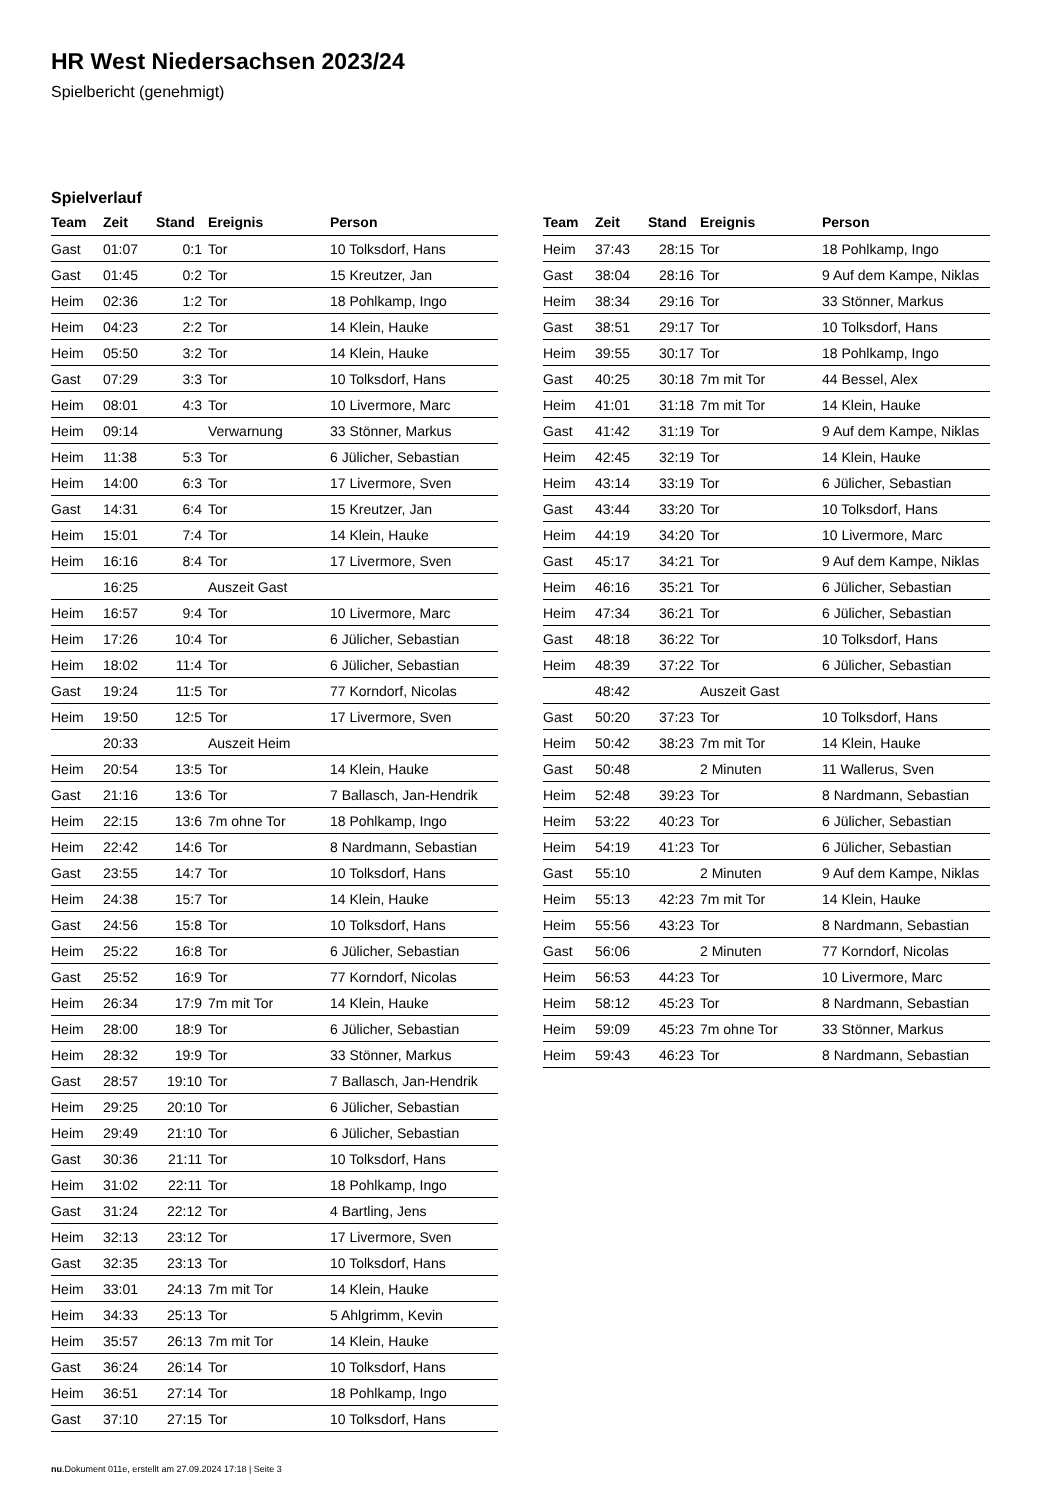HR West Niedersachsen 2023/24
Spielbericht (genehmigt)
Spielverlauf
| Team | Zeit | Stand | Ereignis | Person |
| --- | --- | --- | --- | --- |
| Gast | 01:07 | 0:1 | Tor | 10 Tolksdorf, Hans |
| Gast | 01:45 | 0:2 | Tor | 15 Kreutzer, Jan |
| Heim | 02:36 | 1:2 | Tor | 18 Pohlkamp, Ingo |
| Heim | 04:23 | 2:2 | Tor | 14 Klein, Hauke |
| Heim | 05:50 | 3:2 | Tor | 14 Klein, Hauke |
| Gast | 07:29 | 3:3 | Tor | 10 Tolksdorf, Hans |
| Heim | 08:01 | 4:3 | Tor | 10 Livermore, Marc |
| Heim | 09:14 | | Verwarnung | 33 Stönner, Markus |
| Heim | 11:38 | 5:3 | Tor | 6 Jülicher, Sebastian |
| Heim | 14:00 | 6:3 | Tor | 17 Livermore, Sven |
| Gast | 14:31 | 6:4 | Tor | 15 Kreutzer, Jan |
| Heim | 15:01 | 7:4 | Tor | 14 Klein, Hauke |
| Heim | 16:16 | 8:4 | Tor | 17 Livermore, Sven |
| | 16:25 | | Auszeit Gast | |
| Heim | 16:57 | 9:4 | Tor | 10 Livermore, Marc |
| Heim | 17:26 | 10:4 | Tor | 6 Jülicher, Sebastian |
| Heim | 18:02 | 11:4 | Tor | 6 Jülicher, Sebastian |
| Gast | 19:24 | 11:5 | Tor | 77 Korndorf, Nicolas |
| Heim | 19:50 | 12:5 | Tor | 17 Livermore, Sven |
| | 20:33 | | Auszeit Heim | |
| Heim | 20:54 | 13:5 | Tor | 14 Klein, Hauke |
| Gast | 21:16 | 13:6 | Tor | 7 Ballasch, Jan-Hendrik |
| Heim | 22:15 | 13:6 | 7m ohne Tor | 18 Pohlkamp, Ingo |
| Heim | 22:42 | 14:6 | Tor | 8 Nardmann, Sebastian |
| Gast | 23:55 | 14:7 | Tor | 10 Tolksdorf, Hans |
| Heim | 24:38 | 15:7 | Tor | 14 Klein, Hauke |
| Gast | 24:56 | 15:8 | Tor | 10 Tolksdorf, Hans |
| Heim | 25:22 | 16:8 | Tor | 6 Jülicher, Sebastian |
| Gast | 25:52 | 16:9 | Tor | 77 Korndorf, Nicolas |
| Heim | 26:34 | 17:9 | 7m mit Tor | 14 Klein, Hauke |
| Heim | 28:00 | 18:9 | Tor | 6 Jülicher, Sebastian |
| Heim | 28:32 | 19:9 | Tor | 33 Stönner, Markus |
| Gast | 28:57 | 19:10 | Tor | 7 Ballasch, Jan-Hendrik |
| Heim | 29:25 | 20:10 | Tor | 6 Jülicher, Sebastian |
| Heim | 29:49 | 21:10 | Tor | 6 Jülicher, Sebastian |
| Gast | 30:36 | 21:11 | Tor | 10 Tolksdorf, Hans |
| Heim | 31:02 | 22:11 | Tor | 18 Pohlkamp, Ingo |
| Gast | 31:24 | 22:12 | Tor | 4 Bartling, Jens |
| Heim | 32:13 | 23:12 | Tor | 17 Livermore, Sven |
| Gast | 32:35 | 23:13 | Tor | 10 Tolksdorf, Hans |
| Heim | 33:01 | 24:13 | 7m mit Tor | 14 Klein, Hauke |
| Heim | 34:33 | 25:13 | Tor | 5 Ahlgrimm, Kevin |
| Heim | 35:57 | 26:13 | 7m mit Tor | 14 Klein, Hauke |
| Gast | 36:24 | 26:14 | Tor | 10 Tolksdorf, Hans |
| Heim | 36:51 | 27:14 | Tor | 18 Pohlkamp, Ingo |
| Gast | 37:10 | 27:15 | Tor | 10 Tolksdorf, Hans |
| Team | Zeit | Stand | Ereignis | Person |
| --- | --- | --- | --- | --- |
| Heim | 37:43 | 28:15 | Tor | 18 Pohlkamp, Ingo |
| Gast | 38:04 | 28:16 | Tor | 9 Auf dem Kampe, Niklas |
| Heim | 38:34 | 29:16 | Tor | 33 Stönner, Markus |
| Gast | 38:51 | 29:17 | Tor | 10 Tolksdorf, Hans |
| Heim | 39:55 | 30:17 | Tor | 18 Pohlkamp, Ingo |
| Gast | 40:25 | 30:18 | 7m mit Tor | 44 Bessel, Alex |
| Heim | 41:01 | 31:18 | 7m mit Tor | 14 Klein, Hauke |
| Gast | 41:42 | 31:19 | Tor | 9 Auf dem Kampe, Niklas |
| Heim | 42:45 | 32:19 | Tor | 14 Klein, Hauke |
| Heim | 43:14 | 33:19 | Tor | 6 Jülicher, Sebastian |
| Gast | 43:44 | 33:20 | Tor | 10 Tolksdorf, Hans |
| Heim | 44:19 | 34:20 | Tor | 10 Livermore, Marc |
| Gast | 45:17 | 34:21 | Tor | 9 Auf dem Kampe, Niklas |
| Heim | 46:16 | 35:21 | Tor | 6 Jülicher, Sebastian |
| Heim | 47:34 | 36:21 | Tor | 6 Jülicher, Sebastian |
| Gast | 48:18 | 36:22 | Tor | 10 Tolksdorf, Hans |
| Heim | 48:39 | 37:22 | Tor | 6 Jülicher, Sebastian |
| | 48:42 | | Auszeit Gast | |
| Gast | 50:20 | 37:23 | Tor | 10 Tolksdorf, Hans |
| Heim | 50:42 | 38:23 | 7m mit Tor | 14 Klein, Hauke |
| Gast | 50:48 | | 2 Minuten | 11 Wallerus, Sven |
| Heim | 52:48 | 39:23 | Tor | 8 Nardmann, Sebastian |
| Heim | 53:22 | 40:23 | Tor | 6 Jülicher, Sebastian |
| Heim | 54:19 | 41:23 | Tor | 6 Jülicher, Sebastian |
| Gast | 55:10 | | 2 Minuten | 9 Auf dem Kampe, Niklas |
| Heim | 55:13 | 42:23 | 7m mit Tor | 14 Klein, Hauke |
| Heim | 55:56 | 43:23 | Tor | 8 Nardmann, Sebastian |
| Gast | 56:06 | | 2 Minuten | 77 Korndorf, Nicolas |
| Heim | 56:53 | 44:23 | Tor | 10 Livermore, Marc |
| Heim | 58:12 | 45:23 | Tor | 8 Nardmann, Sebastian |
| Heim | 59:09 | 45:23 | 7m ohne Tor | 33 Stönner, Markus |
| Heim | 59:43 | 46:23 | Tor | 8 Nardmann, Sebastian |
nu.Dokument 011e, erstellt am 27.09.2024 17:18 | Seite 3